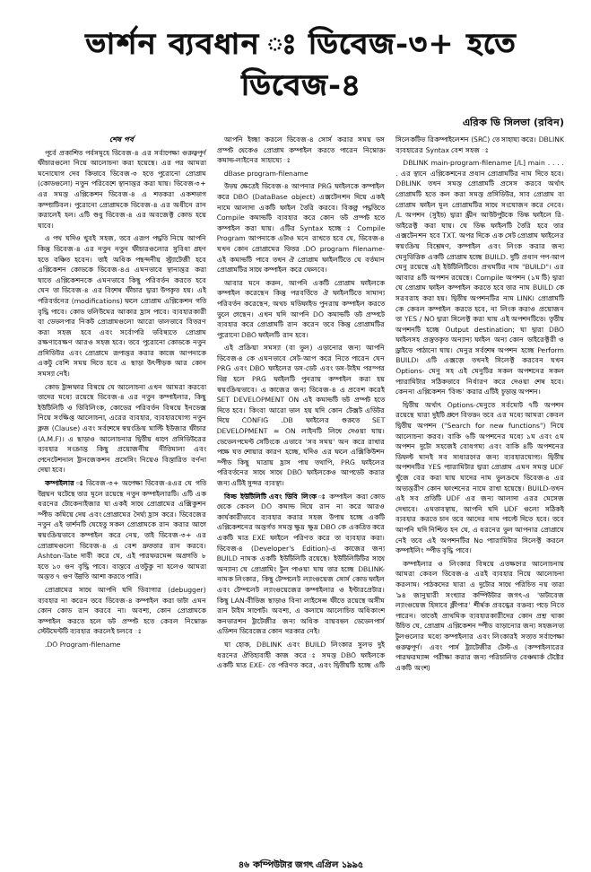ভার্শন ব্যবধান ঃ ডিবেজ-৩+ হতে ডিবেজ-৪
এরিক ডি সিলভা (রবিন)
শেষ পর্ব
পূর্বে প্রকাশিত পর্বসমূহে ডিবেজ-৪ এর সর্বাপেক্ষা গুরুত্বপূর্ণ ফীচারগুলো নিয়ে আলোচনা করা হয়েছে। এর পর আমরা মনোযোগ দেব কিভাবে ডিবেজ-৩ হতে পুরোনো প্রোগ্রাম (কোডগুলো) নতুন পরিবেশে স্থানান্তর করা যায়। ডিবেজ-৩+ এর সমস্ত এপ্লিকেশন ডিবেজ-৪ এ শতকরা একশভাগ কম্প্যাটিবল। পুরোনো প্রোগ্রামকে ডিবেজ-৪ এর অধীনে রান করালেই হল। এটি শুধু ডিবেজ-৪ এর অবজেক্ট কোড হয়ে যাবে।
এ পথ যদিও খুবই সহজ, তবে এরূপ পদ্ধতি নিয়ে আপনি কিন্তু ডিবেজ-৪ এর নতুন নতুন ফীচারগুলোর সুবিধা গ্রহণ হতে বঞ্চিত হবেন। তাই অধিক পছন্দনীয় স্ট্র্যাটেজী হবে এপ্লিকেশন কোডকে ডিবেজ-৪এ এমনভাবে স্থানান্তর করা যাতে এপ্লিকেশনকে এমনভাবে কিছু পরিবর্তন করতে হবে যেন তা ডিবেজ-৪ এর বিশেষ ফীচার দ্বারা উপকৃত হয়। এই পরিবর্তনের (modifications) ফলে প্রোগ্রাম এপ্লিকেশন গতি বৃদ্ধি পাবে। কোড ভলিউমের আকার হ্রাস পাবে। ব্যবহারকারী বা ডেভলপার নিকট প্রোগ্রামগুলো আরো ভালভাবে বিতরণ করা সহজ হবে এবং সর্বোপরি ভবিষ্যতে প্রোগ্রাম রক্ষণাবেক্ষণ আরও সহজ হবে। তবে পুরোনো কোডকে নতুন প্রসিডিউর এবং প্রোগ্রামে রূপান্তর করার কাজে আপনাকে একটু বেশি সময় দিতে হবে এ ছাড়া উৎপীড়ক আর কোন সমস্যা নেই।
কোড ট্রান্সফার বিষয়ে যে আলোচনা এখন আমরা করবো তাদের মধ্যে রয়েছে ডিবেজ-৪ এর নতুন কম্পাইলার, কিছু ইউটিলিটি ও ডিবিলিংক, কোডের পরিবর্তন বিষয়ে ইনডেক্স নিয়ে সংক্ষিপ্ত আলোচনা, এরের ব্যবহার, ব্যবহারযোগ্য নতুন ক্লজ (Clause) এবং সর্বশেষে স্বয়ংক্রিয় মাল্টি ইউজার ফীচার (A.M.F)। এ ছাড়াও আলোচনার দ্বিতীয় ধাপে প্রসিডিউরের ব্যবহার সংক্রান্ত কিছু প্রয়োজনীয় নীতিমালা এবং পেনেটেশনাল ট্রানজেকশন প্রসেসিং নিয়েও বিস্তারিত বর্ণনা দেয়া হবে।
কম্পাইলার ঃ ডিবেজ-৩+ অপেক্ষা ডিবেজ-৪এর যে গতি উন্নয়ন ঘটেছে তার মূলে রয়েছে নতুন কম্পাইলারটি। এটি এক ধরনের টোকেনাইজার যা একই সাথে প্রোগ্রামের এক্সিকুশন স্পীড কমিয়ে দেয় এবং প্রোগ্রামের দৈর্ঘ্য হ্রাস করে। ডিবেজের নতুন এই ভার্শনটি যেহেতু সকল প্রোগ্রামকে রান করার আগে স্বয়ংক্রিয়ভাবে কম্পাইল করে নেয়, তাই ডিবেজ-৩+ এর প্রোগ্রামগুলো ডিবেজ-৪ এ বেশ দ্রুততার রান করবে। Ashton-Tate দাবী করে যে, এই পারফরমেন্স অগ্রগতি ৮ হতে ১০ গুন বৃদ্ধি পাবে। বাস্তবে এতটুকু না হলেও আমরা অন্তত ৭ গুণ উন্নতি আশা করতে পারি।
প্রোগ্রামের সাথে আপনি যদি ডিবাগার (debugger) ব্যবহার না করেন তবে ডিবেজ-৪ কম্পাইল করা ডাটা এমন কোন কোড রান করবে না। অবশ্য, কোন প্রোগ্রামকে কম্পাইল করতে হলে ডট প্রম্পট হতে কেবল নিম্নোক্ত স্টেটমেন্টটি ব্যবহার করলেই চলবে ঃ
.DO Program-filename
আপনি ইচ্ছা করলে ডিবেজ-৪ সোর্স করার সময় ডস প্রম্পট থেকেও প্রোগ্রাম কম্পাইল করতে পারেন নিম্নোক্ত কমান্ড-লাইনের সাহায্যে ঃ
dBase program-filename
উভয় ক্ষেত্রেই ডিবেজ-৪ আপনার PRG ফাইলকে কম্পাইল করে DBO (DataBase object) এক্সটেনশন দিয়ে একই নামে আলাদা একটি ফাইল তৈরি করবে। বিকল্প পদ্ধতিতে Compile কমান্ডটি ব্যবহার করে কোন ডট প্রম্পট হতে কম্পাইল করা যায়। এটির Syntax হচ্ছে ঃ Compile Program আপনাকে এটাও মনে রাখতে হবে যে, ডিবেজ-৪ যখন কোন প্রোগ্রামের ভিতর .DO program filename- এই কমান্ডটি পাবে তখন ঐ প্রোগ্রাম ফাইলটিতে যে বর্তমান প্রোগ্রামটির সাথে কম্পাইল করে ফেলবে।
আবার মনে করুন, আপনি একটি প্রোগ্রাম ফাইলকে কম্পাইল করেছেন কিন্তু পরবর্তিতে ঐ ফাইলটিতে সামান্য পরিবর্তন করেছেন, অথচ মডিফাইড পুনরায় কম্পাইল করতে ভুলে গেছেন। এখন যদি আপনি DO কমান্ডটি ডট প্রম্পটে ব্যবহার করে প্রোগ্রামটি রান করেন তবে কিন্তু প্রোগ্রামটির পুরোনো DBO ফাইলটি রান হবে।
এই প্রক্রিয়া সমস্যা (বা ভুল) এড়ানোর জন্য আপনি ডিবেজ-৪ কে এমনভাবে সেট-আপ করে নিতে পারেন যেন PRG এবং DBO ফাইলের ডস-ডেট এবং ডস-টাইম পরস্পর ভিন্ন হলে PRG ফাইলটি পুনরায় কম্পাইল করা হয় স্বয়ংক্রিয়ভাবে। এ কাজের জন্য ডিবেজ-৪ এ প্রবেশ করেই SET DEVELOPMENT ON এই কমান্ডটি ডট প্রম্পট হতে দিতে হবে। কিংবা আরো ভাল হয় যদি কোন টেক্সট এডিটর দিয়ে CONFIG .DB ফাইলের শুরুতে SET DEVELOPMENT = ON লাইনটি লিখে দেওয়া যায়। ডেভেলপমেন্ট সেটিংকে এভাবে 'সব সময়' অন করে রাখার পক্ষে যত শোয়ার কারণ হচ্ছে, যদিও এর ফলে এক্সিকিউশন স্পীড কিছু মাত্রায় হ্রাস পায় তথাপি, PRG ফাইলের পরিবর্তনের সাথে সাথে DBO ফাইলকেও আপডেট করার জন্য এটিই সুন্দর ব্যবস্থা।
বিল্ড ইউটিলিটি এবং ডিবি লিংক ঃ কম্পাইল করা কোড থেকে কেবল DO কমান্ড দিয়ে রান না করে আরও কার্যকারীভাবে ব্যবহার করার সহজ উপায় হচ্ছে একটি এপ্লিকেশনের অন্তর্গত সমস্ত ক্ষুদ্র ক্ষুদ্র DBO কে একত্রিত করে একটি মাত্র EXE ফাইলে পরিণত করে তা ব্যবহার করা। ডিবেজ-৪ (Developer's Edition)-এ কাজের জন্য BUILD নামক একটি ইউটিলিটি রয়েছে। ইউটিলিটিটির সাথে অন্যান্য যে প্রোগ্রামিং টুল পাওয়া যায় তার হচ্ছে DBLINK- নামক লিংকার, কিছু টেম্পলেট ল্যাংগুয়েজ সোর্স কোড ফাইল এবং টেম্পলেট ল্যাংগুয়েজের কম্পাইলার ও ইন্টারপ্রেটার। কিছু LAN-বীডিজ ছাড়াও বিনা লাইসেন্স ফীতে রয়েছে অসীম রান টাইম সাপোর্ট। অবশ্য, এ কলামে আলোচিত অধিকাংশ কনভারশন ট্রাটেজীর জন্য অধিক বায়বহুল ডেভেলপার্স এডিশন ডিবেজের কোন দরকার নেই।
যা হোক, DBLINK এবং BUILD লিংকার সুলভ দুই ধরনের ঐতিহ্যবাহী কাজ করে ঃ সমস্ত DBO ফাইলকে একটি মাত্র EXE- তে পরিণত করে, এবং দ্বিতীয়টি হচ্ছে এটি সিলেকটিভ রিকম্পাইলেশন (SRC) তে সাহায্য করে। DBLINK ব্যবহারের Syntax বেশ সহজ ঃ
DBLINK main-program-filename [/L] main . . . . . এর স্থানে এপ্লিকেশনের প্রধান প্রোগ্রামটির নাম দিতে হবে। DBLINK তখন সমস্ত প্রোগ্রামটি প্রসেস করবে অর্থাৎ প্রোগ্রামটি হতে কল করা সমস্ত প্রসিডিউর, সাব প্রোগ্রাম বা প্রোগ্রাম ফাইল মূল প্রোগ্রামটির সাথে সংযোজন করে নেবে। /L অপশন (সুইচ) দ্বারা স্ক্রীন আউটপুটকে ডিস্ক ফাইলে রি-ডাইরেক্ট করা যায়। যে ডিস্ক ফাইলটি তৈরি হবে তার এক্সটেনশন হবে TXT. অপর দিকে এক সেট প্রোগ্রাম ফাইলের স্বয়ংক্রিয় বিশ্লেষণ, কম্পাইল এবং লিংক করার জন্য মেনুভিত্তিক একটি প্রোগ্রাম হচ্ছে BUILD. দুটি প্রধান পপ-আপ মেনু রয়েছে এই ইউটিলিটিতে। প্রথমটির নাম "BUILD"। এর আবার ৪টি অপশন রয়েছে। Compile অপশন (১ম টি) দ্বারা যে প্রোগ্রাম ফাইল কম্পাইল করতে হবে তার নাম BUILD কে সরবরাহ করা হয়। দ্বিতীয় অপশনটির নাম LINK। প্রোগ্রামটি কে কেবল কম্পাইল করতে হবে, না লিংক করাও প্রয়োজন তা YES / NO দ্বারা সিলেক্ট করা যায় এই অপশনটিতে। তৃতীয় অপশনটি হচ্ছে Output destination; যা দ্বারা DBO ফাইলসহ প্রস্তুতকৃত অন্যান্য ফাইল অন্য কোন ডাইরেক্টরী ও ড্রাইভে পাঠানো যায়। মেনুর সর্বশেষ অপশন হচ্ছে Perform BUILD। এটি এক্সজ়ে তখনই সিলেক্ট করবেন যখন Options- মেনু সহ এই মেনুটির সকল অপশনের সকল প্যারামিটার সঠিকভাবে নির্ধারণ করে দেওয়া শেষ হবে। কেননা এপ্লিকেশন 'বিল্ড' করার এটিই চূড়ান্ত অপশন।
দ্বিতীয় অর্থাৎ Options-মেনুতে সর্বমোট ৭টি অপশন রয়েছে যারা দুইটি গ্রুপে বিভক্ত। তবে এর মধ্যে আমরা কেবল দ্বিতীয় অপশন ("Search for new functions") নিয়ে আলোচনা করব। বাকি ৬টি অপশনের মধ্যে ১ম এবং ৫ম অপশন দুটো সহজেই বোধগম্য এবং বাকি ৪টি অপশনের ডিফল্ট মানই সব সাধারণের জন্য ব্যবহারযোগ্য। দ্বিতীয় অপশনটির YES প্যারামিটার দ্বারা প্রোগ্রাম এমন সমস্ত UDF খুঁজে বের করা যায় যাদের নাম ভুলক্রমে ডিবেজ-৪ এর অভ্যন্তরীণ কোন ফাংশনের নামে রাখা হয়েছে। BUILD-তখন এই সব প্রতিটি UDF এর জন্য আলাদা এরর মেসেজ দেখাবে। এমতাবস্থায়, আপনি যদি UDF গুলো সঠিকই ব্যবহার করতে চান তবে আদের নাম পাল্টে দিতে হবে। তবে আপনি যদি নিশ্চিত হন যে, এ ধরনের ভুল আপনার প্রোগ্রামে নেই তবে এই অপশনটির No প্যারামিটার সিলেক্ট করলে কম্পাইলিং স্পীড বৃদ্ধি পাবে।
কম্পাইলার ও লিংকার বিষয়ে এতক্ষণের আলোচনায় আমরা কেবল ডিবেজ-৪ এরই ব্যবহার নিয়ে আলোচনা করলাম। পাঠকদের যারা এ দুটোর সাথে পরিচিত নয় তারা '৯৪ জানুয়ারী সংখ্যার কম্পিউটার জগৎ-এ 'ডাটাবেজ ল্যাংগুয়েজ হিসাবে ক্লীপার' শীর্ষক প্রবন্ধের বক্তব্য পড়ে নিতে পারেন। তাতেই প্রাথমিক ব্যবহারকারীদের কোন প্রশ্ন থাকা উচিত যে, প্রোগ্রাম এপ্লিকেশন স্পীড বাড়ানোর জন্য সহজলভ্য টুলগুলোর মধ্যে কম্পাইলার এবং লিংকারই সত্যত সর্বাপেক্ষা গুরুত্বপূর্ণ। এবং পার্স ট্র্যাটেজীর টেস্ট-এ (কম্পাইলারের পারফরম্যান্স পরীক্ষা করার জন্য পরিচালিত বেঞ্চমার্ক টেষ্টের একটি অংশ)
৪৬ কম্পিউটার জগৎ এপ্রিল ১৯৯৫